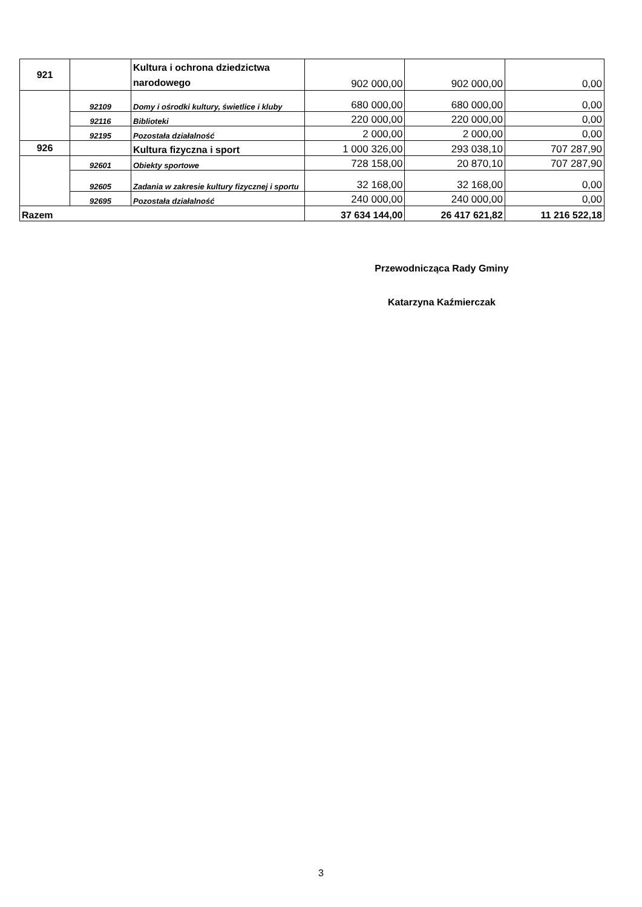| 921 | | Kultura i ochrona dziedzictwa narodowego | 902 000,00 | 902 000,00 | 0,00 |
| | 92109 | Domy i ośrodki kultury, świetlice i kluby | 680 000,00 | 680 000,00 | 0,00 |
| | 92116 | Biblioteki | 220 000,00 | 220 000,00 | 0,00 |
| | 92195 | Pozostała działalność | 2 000,00 | 2 000,00 | 0,00 |
| 926 | | Kultura fizyczna i sport | 1 000 326,00 | 293 038,10 | 707 287,90 |
| | 92601 | Obiekty sportowe | 728 158,00 | 20 870,10 | 707 287,90 |
| | 92605 | Zadania w zakresie kultury fizycznej i sportu | 32 168,00 | 32 168,00 | 0,00 |
| | 92695 | Pozostała działalność | 240 000,00 | 240 000,00 | 0,00 |
| Razem | | | 37 634 144,00 | 26 417 621,82 | 11 216 522,18 |
Przewodnicząca Rady Gminy
Katarzyna Kaźmierczak
3